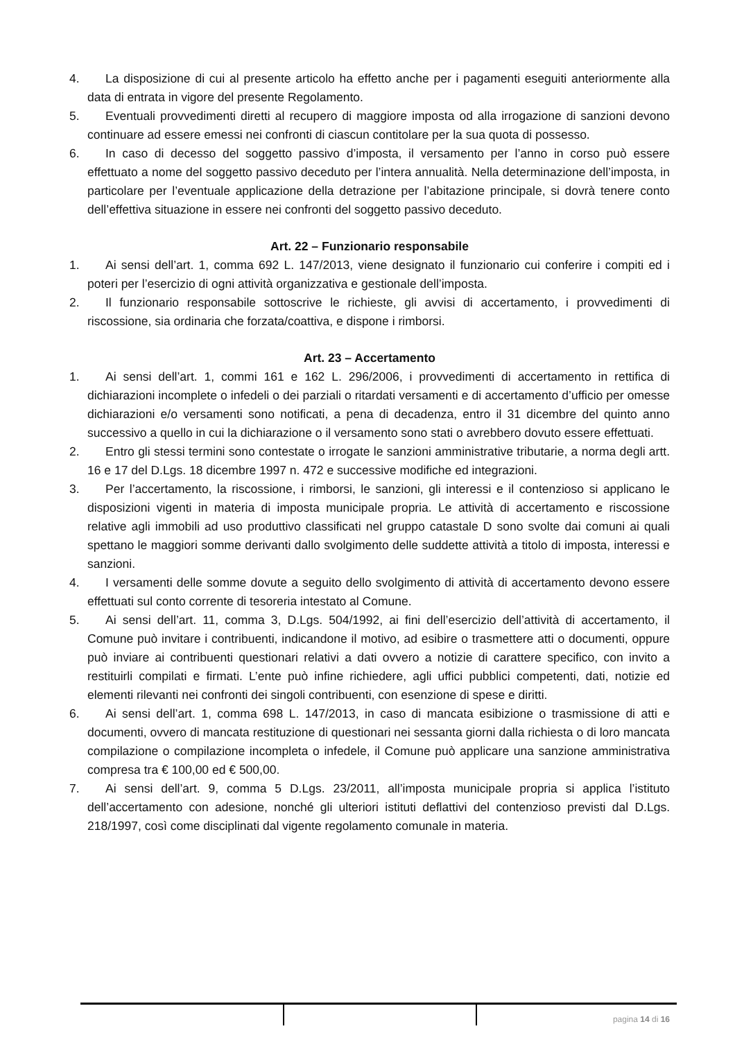4. La disposizione di cui al presente articolo ha effetto anche per i pagamenti eseguiti anteriormente alla data di entrata in vigore del presente Regolamento.
5. Eventuali provvedimenti diretti al recupero di maggiore imposta od alla irrogazione di sanzioni devono continuare ad essere emessi nei confronti di ciascun contitolare per la sua quota di possesso.
6. In caso di decesso del soggetto passivo d’imposta, il versamento per l’anno in corso può essere effettuato a nome del soggetto passivo deceduto per l’intera annualità. Nella determinazione dell’imposta, in particolare per l’eventuale applicazione della detrazione per l’abitazione principale, si dovrà tenere conto dell’effettiva situazione in essere nei confronti del soggetto passivo deceduto.
Art. 22 – Funzionario responsabile
1. Ai sensi dell’art. 1, comma 692 L. 147/2013, viene designato il funzionario cui conferire i compiti ed i poteri per l’esercizio di ogni attività organizzativa e gestionale dell’imposta.
2. Il funzionario responsabile sottoscrive le richieste, gli avvisi di accertamento, i provvedimenti di riscossione, sia ordinaria che forzata/coattiva, e dispone i rimborsi.
Art. 23 – Accertamento
1. Ai sensi dell’art. 1, commi 161 e 162 L. 296/2006, i provvedimenti di accertamento in rettifica di dichiarazioni incomplete o infedeli o dei parziali o ritardati versamenti e di accertamento d’ufficio per omesse dichiarazioni e/o versamenti sono notificati, a pena di decadenza, entro il 31 dicembre del quinto anno successivo a quello in cui la dichiarazione o il versamento sono stati o avrebbero dovuto essere effettuati.
2. Entro gli stessi termini sono contestate o irrogate le sanzioni amministrative tributarie, a norma degli artt. 16 e 17 del D.Lgs. 18 dicembre 1997 n. 472 e successive modifiche ed integrazioni.
3. Per l’accertamento, la riscossione, i rimborsi, le sanzioni, gli interessi e il contenzioso si applicano le disposizioni vigenti in materia di imposta municipale propria. Le attività di accertamento e riscossione relative agli immobili ad uso produttivo classificati nel gruppo catastale D sono svolte dai comuni ai quali spettano le maggiori somme derivanti dallo svolgimento delle suddette attività a titolo di imposta, interessi e sanzioni.
4. I versamenti delle somme dovute a seguito dello svolgimento di attività di accertamento devono essere effettuati sul conto corrente di tesoreria intestato al Comune.
5. Ai sensi dell’art. 11, comma 3, D.Lgs. 504/1992, ai fini dell’esercizio dell’attività di accertamento, il Comune può invitare i contribuenti, indicandone il motivo, ad esibire o trasmettere atti o documenti, oppure può inviare ai contribuenti questionari relativi a dati ovvero a notizie di carattere specifico, con invito a restituirli compilati e firmati. L’ente può infine richiedere, agli uffici pubblici competenti, dati, notizie ed elementi rilevanti nei confronti dei singoli contribuenti, con esenzione di spese e diritti.
6. Ai sensi dell’art. 1, comma 698 L. 147/2013, in caso di mancata esibizione o trasmissione di atti e documenti, ovvero di mancata restituzione di questionari nei sessanta giorni dalla richiesta o di loro mancata compilazione o compilazione incompleta o infedele, il Comune può applicare una sanzione amministrativa compresa tra € 100,00 ed € 500,00.
7. Ai sensi dell’art. 9, comma 5 D.Lgs. 23/2011, all’imposta municipale propria si applica l’istituto dell’accertamento con adesione, nonché gli ulteriori istituti deflattivi del contenzioso previsti dal D.Lgs. 218/1997, così come disciplinati dal vigente regolamento comunale in materia.
pagina 14 di 16